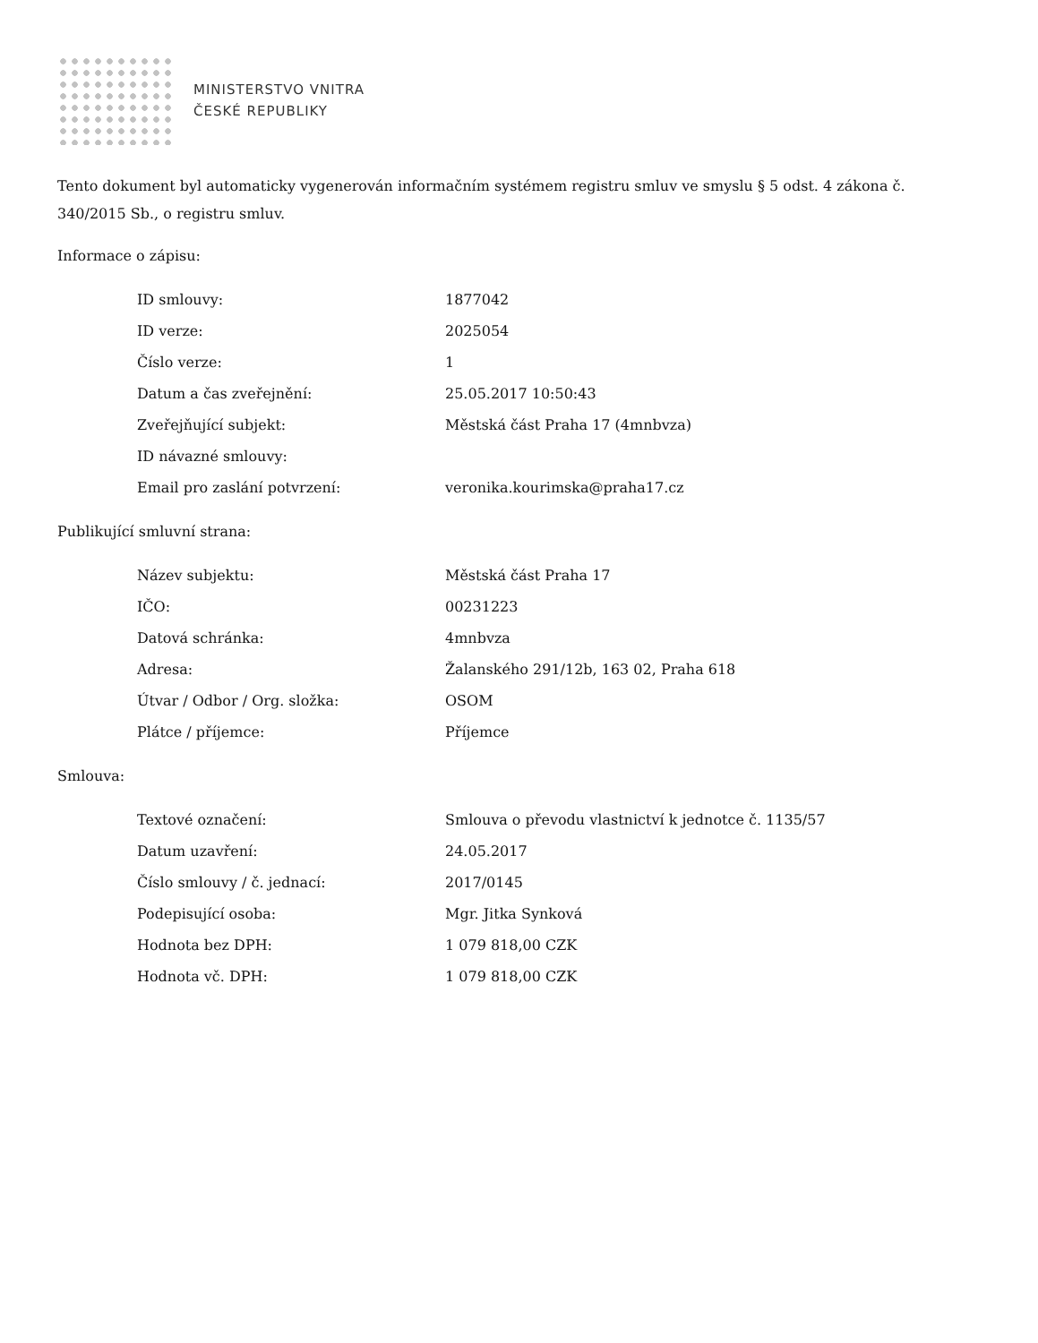MINISTERSTVO VNITRA
ČESKÉ REPUBLIKY
Tento dokument byl automaticky vygenerován informačním systémem registru smluv ve smyslu § 5 odst. 4 zákona č. 340/2015 Sb., o registru smluv.
Informace o zápisu:
| ID smlouvy: | 1877042 |
| ID verze: | 2025054 |
| Číslo verze: | 1 |
| Datum a čas zveřejnění: | 25.05.2017 10:50:43 |
| Zveřejňující subjekt: | Městská část Praha 17 (4mnbvza) |
| ID návazné smlouvy: | |
| Email pro zaslání potvrzení: | veronika.kourimska@praha17.cz |
Publikující smluvní strana:
| Název subjektu: | Městská část Praha 17 |
| IČO: | 00231223 |
| Datová schránka: | 4mnbvza |
| Adresa: | Žalanského 291/12b, 163 02, Praha 618 |
| Útvar / Odbor / Org. složka: | OSOM |
| Plátce / příjemce: | Příjemce |
Smlouva:
| Textové označení: | Smlouva o převodu vlastnictví k jednotce č. 1135/57 |
| Datum uzavření: | 24.05.2017 |
| Číslo smlouvy / č. jednací: | 2017/0145 |
| Podepisující osoba: | Mgr. Jitka Synková |
| Hodnota bez DPH: | 1 079 818,00 CZK |
| Hodnota vč. DPH: | 1 079 818,00 CZK |